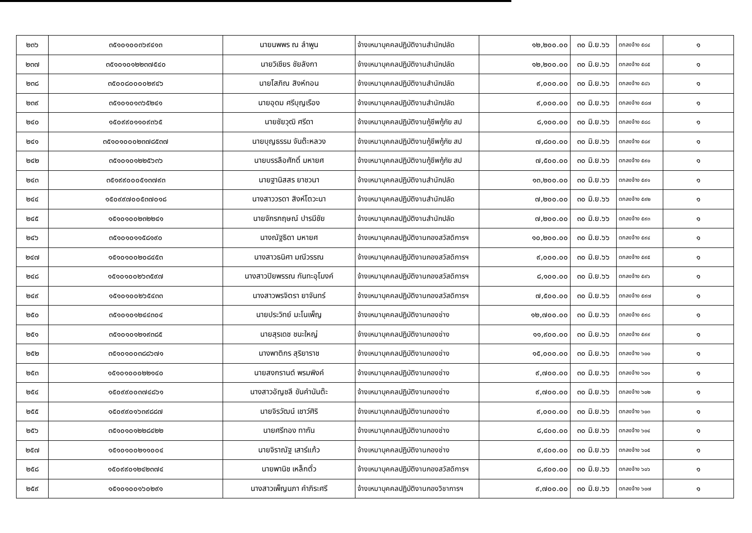| ๒๓๖ | ๓๕๑๐๑๐๐๓๖๙๔๑๓ | นายนพพร ณ ลำพูน | จ้างเหมาบุคคลปฏิบัติงานสำนักปลัด | ๑๒,๒๐๐.๐๐ | ๓๐ มิ.ย.๖๖ | ตกลงจ้าง ๕๘๔ | ๑ |
| ๒๓๗ | ๓๕๑๐๑๐๑๒๒๓๗๕๔๐ | นายวิเชียร ชัยลังกา | จ้างเหมาบุคคลปฏิบัติงานสำนักปลัด | ๑๒,๒๐๐.๐๐ | ๓๐ มิ.ย.๖๖ | ตกลงจ้าง ๕๘๕ | ๑ |
| ๒๓๘ | ๓๕๐๐๘๐๐๐๐๒๙๔๖ | นายโสภิณ สิงห์ทอน | จ้างเหมาบุคคลปฏิบัติงานสำนักปลัด | ๙,๐๐๐.๐๐ | ๓๐ มิ.ย.๖๖ | ตกลงจ้าง ๕๘๖ | ๑ |
| ๒๓๙ | ๓๕๑๐๑๐๑๓๖๕๒๔๑ | นายอุดม ศรีบุญเรือง | จ้างเหมาบุคคลปฏิบัติงานสำนักปลัด | ๙,๐๐๐.๐๐ | ๓๐ มิ.ย.๖๖ | ตกลงจ้าง ๕๘๗ | ๑ |
| ๒๔๐ | ๑๕๐๙๙๐๑๑๐๙๓๖๕ | นายชัยวุฒิ ศรีดา | จ้างเหมาบุคคลปฏิบัติงานกู้ชีพกู้ภัย สป | ๘,๑๐๐.๐๐ | ๓๐ มิ.ย.๖๖ | ตกลงจ้าง ๕๘๘ | ๑ |
| ๒๔๑ | ๓๕๑๐๑๐๐๐๒๓๗๘๕๓๗ | นายบุญธรรม จันต๊ะหลวง | จ้างเหมาบุคคลปฏิบัติงานกู้ชีพกู้ภัย สป | ๗,๘๐๐.๐๐ | ๓๐ มิ.ย.๖๖ | ตกลงจ้าง ๕๘๙ | ๑ |
| ๒๔๒ | ๓๕๑๐๑๐๑๒๒๕๖๓๖ | นายบรรลือศักดิ์ มหายศ | จ้างเหมาบุคคลปฏิบัติงานกู้ชีพกู้ภัย สป | ๗,๕๐๐.๐๐ | ๓๐ มิ.ย.๖๖ | ตกลงจ้าง ๕๙๐ | ๑ |
| ๒๔๓ | ๓๕๑๙๙๐๐๐๕๑๓๗๙๓ | นายฐานิสสร ยาชวนา | จ้างเหมาบุคคลปฏิบัติงานสำนักปลัด | ๑๓,๒๐๐.๐๐ | ๓๐ มิ.ย.๖๖ | ตกลงจ้าง ๕๙๑ | ๑ |
| ๒๔๔ | ๑๕๐๙๙๗๐๐๕๓๗๐๑๘ | นางสาววรดา สิงห์โตวะนา | จ้างเหมาบุคคลปฏิบัติงานสำนักปลัด | ๗,๒๐๐.๐๐ | ๓๐ มิ.ย.๖๖ | ตกลงจ้าง ๕๙๒ | ๑ |
| ๒๔๕ | ๑๕๑๐๑๐๐๒๓๒๒๔๑ | นายจักรกฤษณ์ ปารมีชัย | จ้างเหมาบุคคลปฏิบัติงานสำนักปลัด | ๗,๒๐๐.๐๐ | ๓๐ มิ.ย.๖๖ | ตกลงจ้าง ๕๙๓ | ๑ |
| ๒๔๖ | ๓๕๑๐๑๐๑๑๕๘๑๙๐ | นางณัฐธิดา มหายศ | จ้างเหมาบุคคลปฏิบัติงานกองสวัสดิการฯ | ๑๐,๒๐๐.๐๐ | ๓๐ มิ.ย.๖๖ | ตกลงจ้าง ๕๙๔ | ๑ |
| ๒๔๗ | ๑๕๑๐๑๐๐๒๐๘๔๕๓ | นางสาวธนิศา มณีวรรณ | จ้างเหมาบุคคลปฏิบัติงานกองสวัสดิการฯ | ๙,๐๐๐.๐๐ | ๓๐ มิ.ย.๖๖ | ตกลงจ้าง ๕๙๕ | ๑ |
| ๒๔๘ | ๑๕๑๐๑๐๐๒๖๓๕๙๗ | นางสาวปิยพรรณ กันทะอุโมงค์ | จ้างเหมาบุคคลปฏิบัติงานกองสวัสดิการฯ | ๘,๑๐๐.๐๐ | ๓๐ มิ.ย.๖๖ | ตกลงจ้าง ๕๙๖ | ๑ |
| ๒๔๙ | ๑๕๑๐๑๐๐๒๖๕๔๓๓ | นางสาวพรจิตรา ยาจันทร์ | จ้างเหมาบุคคลปฏิบัติงานกองสวัสดิการฯ | ๗,๕๐๐.๐๐ | ๓๐ มิ.ย.๖๖ | ตกลงจ้าง ๕๙๗ | ๑ |
| ๒๕๐ | ๓๕๑๐๑๐๑๒๔๔๓๐๔ | นายประวิทย์ มะโนเพ็ญ | จ้างเหมาบุคคลปฏิบัติงานกองช่าง | ๑๒,๗๐๐.๐๐ | ๓๐ มิ.ย.๖๖ | ตกลงจ้าง ๕๙๘ | ๑ |
| ๒๕๑ | ๓๕๑๐๑๐๑๒๑๙๓๘๕ | นายสุรเดช ชนะใหญ่ | จ้างเหมาบุคคลปฏิบัติงานกองช่าง | ๑๑,๙๐๐.๐๐ | ๓๐ มิ.ย.๖๖ | ตกลงจ้าง ๕๙๙ | ๑ |
| ๒๕๒ | ๓๕๑๐๑๐๐๓๘๘๖๗๑ | นางพาติกร สุริยาราช | จ้างเหมาบุคคลปฏิบัติงานกองช่าง | ๑๕,๐๐๐.๐๐ | ๓๐ มิ.ย.๖๖ | ตกลงจ้าง ๖๐๐ | ๑ |
| ๒๕๓ | ๑๕๑๐๑๐๐๐๒๒๑๔๐ | นายสงกรานต์ พรมพิงค์ | จ้างเหมาบุคคลปฏิบัติงานกองช่าง | ๙,๗๐๐.๐๐ | ๓๐ มิ.ย.๖๖ | ตกลงจ้าง ๖๐๑ | ๑ |
| ๒๕๔ | ๑๕๐๙๙๐๐๓๗๔๘๖๑ | นางสาวอัญชลี ขันคำนันต๊ะ | จ้างเหมาบุคคลปฏิบัติงานกองช่าง | ๙,๗๐๐.๐๐ | ๓๐ มิ.ย.๖๖ | ตกลงจ้าง ๖๐๒ | ๑ |
| ๒๕๕ | ๑๕๐๙๙๐๑๖๓๙๘๘๗ | นายจิรวัฒน์ เชาว์ศิริ | จ้างเหมาบุคคลปฏิบัติงานกองช่าง | ๙,๐๐๐.๐๐ | ๓๐ มิ.ย.๖๖ | ตกลงจ้าง ๖๐๓ | ๑ |
| ๒๕๖ | ๓๕๑๐๑๐๑๒๒๘๔๒๒ | นายศรีทอง ทากัน | จ้างเหมาบุคคลปฏิบัติงานกองช่าง | ๘,๔๐๐.๐๐ | ๓๐ มิ.ย.๖๖ | ตกลงจ้าง ๖๐๔ | ๑ |
| ๒๕๗ | ๑๕๑๐๑๐๐๒๑๑๐๐๔ | นายจิราณัฐ เสาร์แก้ว | จ้างเหมาบุคคลปฏิบัติงานกองช่าง | ๙,๔๐๐.๐๐ | ๓๐ มิ.ย.๖๖ | ตกลงจ้าง ๖๐๕ | ๑ |
| ๒๕๘ | ๑๕๐๙๙๐๑๒๔๒๓๗๔ | นายพานิช เหล็กตั๋ว | จ้างเหมาบุคคลปฏิบัติงานกองสวัสดิการฯ | ๘,๙๐๐.๐๐ | ๓๐ มิ.ย.๖๖ | ตกลงจ้าง ๖๐๖ | ๑ |
| ๒๕๙ | ๑๕๑๐๑๐๐๑๖๐๒๙๑ | นางสาวเพ็ญนภา คำภิระศรี | จ้างเหมาบุคคลปฏิบัติงานกองวิชาการฯ | ๙,๗๐๐.๐๐ | ๓๐ มิ.ย.๖๖ | ตกลงจ้าง ๖๐๗ | ๑ |